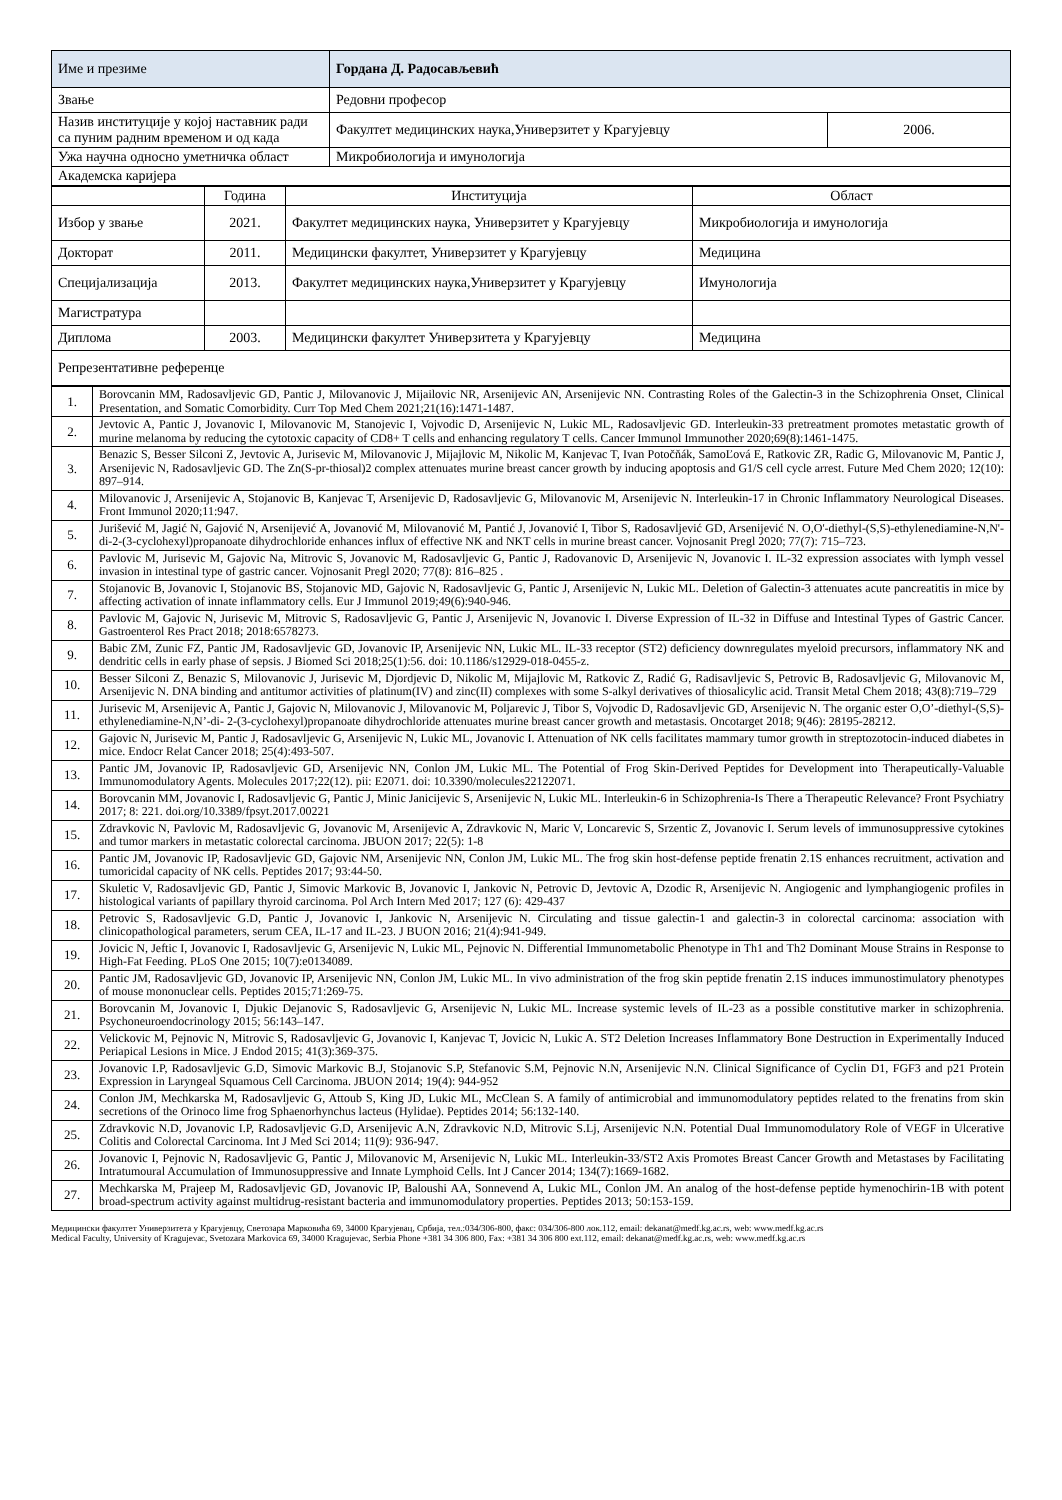| Име и презиме | Гордана Д. Радосављевић | |
| Звање | Редовни професор | |
| Назив институције у којој наставник ради са пуним радним временом и од када | Факултет медицинских наука,Универзитет у Крагујевцу | 2006. |
| Ужа научна односно уметничка област | Микробиологија и имунологија | |
| Академска каријера | | |
| | Година | Институција | Област |
| Избор у звање | 2021. | Факултет медицинских наука, Универзитет у Крагујевцу | Микробиологија и имунологија |
| Докторат | 2011. | Медицински факултет, Универзитет у Крагујевцу | Медицина |
| Специјализација | 2013. | Факултет медицинских наука,Универзитет у Крагујевцу | Имунологија |
| Магистратура | | | |
| Диплома | 2003. | Медицински факултет Универзитета у Крагујевцу | Медицина |
| Репрезентативне референце | | | |
| 1. | Borovcanin MM, Radosavljevic GD, Pantic J, Milovanovic J, Mijailovic NR, Arsenijevic AN, Arsenijevic NN. Contrasting Roles of the Galectin-3 in the Schizophrenia Onset, Clinical Presentation, and Somatic Comorbidity. Curr Top Med Chem 2021;21(16):1471-1487. |
| 2. | Jevtovic A, Pantic J, Jovanovic I, Milovanovic M, Stanojevic I, Vojvodic D, Arsenijevic N, Lukic ML, Radosavljevic GD. Interleukin-33 pretreatment promotes metastatic growth of murine melanoma by reducing the cytotoxic capacity of CD8+ T cells and enhancing regulatory T cells. Cancer Immunol Immunother 2020;69(8):1461-1475. |
| 3. | Benazic S, Besser Silconi Z, Jevtovic A, Jurisevic M, Milovanovic J, Mijajlovic M, Nikolic M, Kanjevac T, Ivan Potočňák, SamoĽová E, Ratkovic ZR, Radic G, Milovanovic M, Pantic J, Arsenijevic N, Radosavljevic GD. The Zn(S-pr-thiosal)2 complex attenuates murine breast cancer growth by inducing apoptosis and G1/S cell cycle arrest. Future Med Chem 2020; 12(10): 897–914. |
| 4. | Milovanovic J, Arsenijevic A, Stojanovic B, Kanjevac T, Arsenijevic D, Radosavljevic G, Milovanovic M, Arsenijevic N. Interleukin-17 in Chronic Inflammatory Neurological Diseases. Front Immunol 2020;11:947. |
| 5. | Jurišević M, Jagić N, Gajović N, Arsenijević A, Jovanović M, Milovanović M, Pantić J, Jovanović I, Tibor S, Radosavljević GD, Arsenijević N. O,O'-diethyl-(S,S)-ethylenediamine-N,N'-di-2-(3-cyclohexyl)propanoate dihydrochloride enhances influx of effective NK and NKT cells in murine breast cancer. Vojnosanit Pregl 2020; 77(7): 715–723. |
| 6. | Pavlovic M, Jurisevic M, Gajovic Na, Mitrovic S, Jovanovic M, Radosavljevic G, Pantic J, Radovanovic D, Arsenijevic N, Jovanovic I. IL-32 expression associates with lymph vessel invasion in intestinal type of gastric cancer. Vojnosanit Pregl 2020; 77(8): 816–825 . |
| 7. | Stojanovic B, Jovanovic I, Stojanovic BS, Stojanovic MD, Gajovic N, Radosavljevic G, Pantic J, Arsenijevic N, Lukic ML. Deletion of Galectin-3 attenuates acute pancreatitis in mice by affecting activation of innate inflammatory cells. Eur J Immunol 2019;49(6):940-946. |
| 8. | Pavlovic M, Gajovic N, Jurisevic M, Mitrovic S, Radosavljevic G, Pantic J, Arsenijevic N, Jovanovic I. Diverse Expression of IL-32 in Diffuse and Intestinal Types of Gastric Cancer. Gastroenterol Res Pract 2018; 2018:6578273. |
| 9. | Babic ZM, Zunic FZ, Pantic JM, Radosavljevic GD, Jovanovic IP, Arsenijevic NN, Lukic ML. IL-33 receptor (ST2) deficiency downregulates myeloid precursors, inflammatory NK and dendritic cells in early phase of sepsis. J Biomed Sci 2018;25(1):56. doi: 10.1186/s12929-018-0455-z. |
| 10. | Besser Silconi Z, Benazic S, Milovanovic J, Jurisevic M, Djordjevic D, Nikolic M, Mijajlovic M, Ratkovic Z, Radić G, Radisavljevic S, Petrovic B, Radosavljevic G, Milovanovic M, Arsenijevic N. DNA binding and antitumor activities of platinum(IV) and zinc(II) complexes with some S-alkyl derivatives of thiosalicylic acid. Transit Metal Chem 2018; 43(8):719–729 |
| 11. | Jurisevic M, Arsenijevic A, Pantic J, Gajovic N, Milovanovic J, Milovanovic M, Poljarevic J, Tibor S, Vojvodic D, Radosavljevic GD, Arsenijevic N. The organic ester O,O’-diethyl-(S,S)-ethylenediamine-N,N’-di- 2-(3-cyclohexyl)propanoate dihydrochloride attenuates murine breast cancer growth and metastasis. Oncotarget 2018; 9(46): 28195-28212. |
| 12. | Gajovic N, Jurisevic M, Pantic J, Radosavljevic G, Arsenijevic N, Lukic ML, Jovanovic I. Attenuation of NK cells facilitates mammary tumor growth in streptozotocin-induced diabetes in mice. Endocr Relat Cancer 2018; 25(4):493-507. |
| 13. | Pantic JM, Jovanovic IP, Radosavljevic GD, Arsenijevic NN, Conlon JM, Lukic ML. The Potential of Frog Skin-Derived Peptides for Development into Therapeutically-Valuable Immunomodulatory Agents. Molecules 2017;22(12). pii: E2071. doi: 10.3390/molecules22122071. |
| 14. | Borovcanin MM, Jovanovic I, Radosavljevic G, Pantic J, Minic Janicijevic S, Arsenijevic N, Lukic ML. Interleukin-6 in Schizophrenia-Is There a Therapeutic Relevance? Front Psychiatry 2017; 8: 221. doi.org/10.3389/fpsyt.2017.00221 |
| 15. | Zdravkovic N, Pavlovic M, Radosavljevic G, Jovanovic M, Arsenijevic A, Zdravkovic N, Maric V, Loncarevic S, Srzentic Z, Jovanovic I. Serum levels of immunosuppressive cytokines and tumor markers in metastatic colorectal carcinoma. JBUON 2017; 22(5): 1-8 |
| 16. | Pantic JM, Jovanovic IP, Radosavljevic GD, Gajovic NM, Arsenijevic NN, Conlon JM, Lukic ML. The frog skin host-defense peptide frenatin 2.1S enhances recruitment, activation and tumoricidal capacity of NK cells. Peptides 2017; 93:44-50. |
| 17. | Skuletic V, Radosavljevic GD, Pantic J, Simovic Markovic B, Jovanovic I, Jankovic N, Petrovic D, Jevtovic A, Dzodic R, Arsenijevic N. Angiogenic and lymphangiogenic profiles in histological variants of papillary thyroid carcinoma. Pol Arch Intern Med 2017; 127 (6): 429-437 |
| 18. | Petrovic S, Radosavljevic G.D, Pantic J, Jovanovic I, Jankovic N, Arsenijevic N. Circulating and tissue galectin-1 and galectin-3 in colorectal carcinoma: association with clinicopathological parameters, serum CEA, IL-17 and IL-23. J BUON 2016; 21(4):941-949. |
| 19. | Jovicic N, Jeftic I, Jovanovic I, Radosavljevic G, Arsenijevic N, Lukic ML, Pejnovic N. Differential Immunometabolic Phenotype in Th1 and Th2 Dominant Mouse Strains in Response to High-Fat Feeding. PLoS One 2015; 10(7):e0134089. |
| 20. | Pantic JM, Radosavljevic GD, Jovanovic IP, Arsenijevic NN, Conlon JM, Lukic ML. In vivo administration of the frog skin peptide frenatin 2.1S induces immunostimulatory phenotypes of mouse mononuclear cells. Peptides 2015;71:269-75. |
| 21. | Borovcanin M, Jovanovic I, Djukic Dejanovic S, Radosavljevic G, Arsenijevic N, Lukic ML. Increase systemic levels of IL-23 as a possible constitutive marker in schizophrenia. Psychoneuroendocrinology 2015; 56:143–147. |
| 22. | Velickovic M, Pejnovic N, Mitrovic S, Radosavljevic G, Jovanovic I, Kanjevac T, Jovicic N, Lukic A. ST2 Deletion Increases Inflammatory Bone Destruction in Experimentally Induced Periapical Lesions in Mice. J Endod 2015; 41(3):369-375. |
| 23. | Jovanovic I.P, Radosavljevic G.D, Simovic Markovic B.J, Stojanovic S.P, Stefanovic S.M, Pejnovic N.N, Arsenijevic N.N. Clinical Significance of Cyclin D1, FGF3 and p21 Protein Expression in Laryngeal Squamous Cell Carcinoma. JBUON 2014; 19(4): 944-952 |
| 24. | Conlon JM, Mechkarska M, Radosavljevic G, Attoub S, King JD, Lukic ML, McClean S. A family of antimicrobial and immunomodulatory peptides related to the frenatins from skin secretions of the Orinoco lime frog Sphaenorhynchus lacteus (Hylidae). Peptides 2014; 56:132-140. |
| 25. | Zdravkovic N.D, Jovanovic I.P, Radosavljevic G.D, Arsenijevic A.N, Zdravkovic N.D, Mitrovic S.Lj, Arsenijevic N.N. Potential Dual Immunomodulatory Role of VEGF in Ulcerative Colitis and Colorectal Carcinoma. Int J Med Sci 2014; 11(9): 936-947. |
| 26. | Jovanovic I, Pejnovic N, Radosavljevic G, Pantic J, Milovanovic M, Arsenijevic N, Lukic ML. Interleukin-33/ST2 Axis Promotes Breast Cancer Growth and Metastases by Facilitating Intratumoural Accumulation of Immunosuppressive and Innate Lymphoid Cells. Int J Cancer 2014; 134(7):1669-1682. |
| 27. | Mechkarska M, Prajeep M, Radosavljevic GD, Jovanovic IP, Baloushi AA, Sonnevend A, Lukic ML, Conlon JM. An analog of the host-defense peptide hymenochirin-1B with potent broad-spectrum activity against multidrug-resistant bacteria and immunomodulatory properties. Peptides 2013; 50:153-159. |
Медицински факултет Универзитета у Крагујевцу, Светозара Марковића 69, 34000 Крагујевац, Србија, тел.:034/306-800, факс: 034/306-800 лок.112, email: dekanat@medf.kg.ac.rs, web: www.medf.kg.ac.rs
Medical Faculty, University of Kragujevac, Svetozara Markovica 69, 34000 Kragujevac, Serbia Phone +381 34 306 800, Fax: +381 34 306 800 ext.112, email: dekanat@medf.kg.ac.rs, web: www.medf.kg.ac.rs